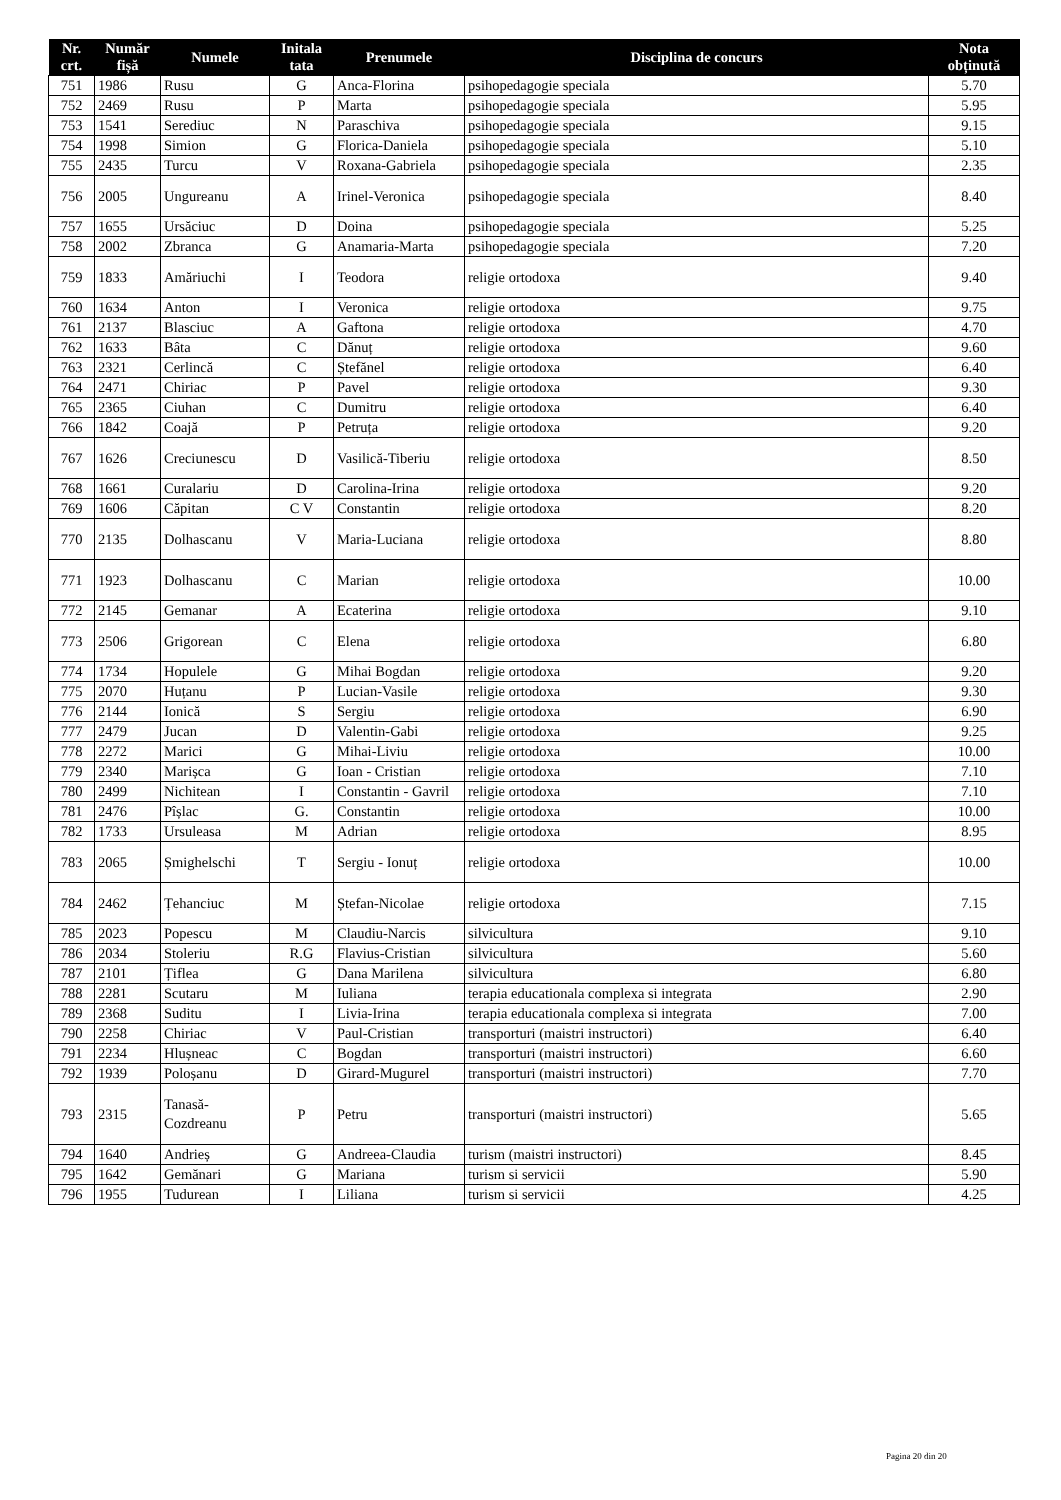| Nr. crt. | Număr fișă | Numele | Initala tata | Prenumele | Disciplina de concurs | Nota obținută |
| --- | --- | --- | --- | --- | --- | --- |
| 751 | 1986 | Rusu | G | Anca-Florina | psihopedagogie speciala | 5.70 |
| 752 | 2469 | Rusu | P | Marta | psihopedagogie speciala | 5.95 |
| 753 | 1541 | Serediuc | N | Paraschiva | psihopedagogie speciala | 9.15 |
| 754 | 1998 | Simion | G | Florica-Daniela | psihopedagogie speciala | 5.10 |
| 755 | 2435 | Turcu | V | Roxana-Gabriela | psihopedagogie speciala | 2.35 |
| 756 | 2005 | Ungureanu | A | Irinel-Veronica | psihopedagogie speciala | 8.40 |
| 757 | 1655 | Ursăciuc | D | Doina | psihopedagogie speciala | 5.25 |
| 758 | 2002 | Zbranca | G | Anamaria-Marta | psihopedagogie speciala | 7.20 |
| 759 | 1833 | Amăriuchi | I | Teodora | religie ortodoxa | 9.40 |
| 760 | 1634 | Anton | I | Veronica | religie ortodoxa | 9.75 |
| 761 | 2137 | Blasciuc | A | Gaftona | religie ortodoxa | 4.70 |
| 762 | 1633 | Bâta | C | Dănuț | religie ortodoxa | 9.60 |
| 763 | 2321 | Cerlincă | C | Ștefănel | religie ortodoxa | 6.40 |
| 764 | 2471 | Chiriac | P | Pavel | religie ortodoxa | 9.30 |
| 765 | 2365 | Ciuhan | C | Dumitru | religie ortodoxa | 6.40 |
| 766 | 1842 | Coajă | P | Petruța | religie ortodoxa | 9.20 |
| 767 | 1626 | Creciunescu | D | Vasilică-Tiberiu | religie ortodoxa | 8.50 |
| 768 | 1661 | Curalariu | D | Carolina-Irina | religie ortodoxa | 9.20 |
| 769 | 1606 | Căpitan | C V | Constantin | religie ortodoxa | 8.20 |
| 770 | 2135 | Dolhascanu | V | Maria-Luciana | religie ortodoxa | 8.80 |
| 771 | 1923 | Dolhascanu | C | Marian | religie ortodoxa | 10.00 |
| 772 | 2145 | Gemanar | A | Ecaterina | religie ortodoxa | 9.10 |
| 773 | 2506 | Grigorean | C | Elena | religie ortodoxa | 6.80 |
| 774 | 1734 | Hopulele | G | Mihai Bogdan | religie ortodoxa | 9.20 |
| 775 | 2070 | Huțanu | P | Lucian-Vasile | religie ortodoxa | 9.30 |
| 776 | 2144 | Ionică | S | Sergiu | religie ortodoxa | 6.90 |
| 777 | 2479 | Jucan | D | Valentin-Gabi | religie ortodoxa | 9.25 |
| 778 | 2272 | Marici | G | Mihai-Liviu | religie ortodoxa | 10.00 |
| 779 | 2340 | Marișca | G | Ioan - Cristian | religie ortodoxa | 7.10 |
| 780 | 2499 | Nichitean | I | Constantin - Gavril | religie ortodoxa | 7.10 |
| 781 | 2476 | Pîșlac | G. | Constantin | religie ortodoxa | 10.00 |
| 782 | 1733 | Ursuleasa | M | Adrian | religie ortodoxa | 8.95 |
| 783 | 2065 | Șmighelschi | T | Sergiu - Ionuț | religie ortodoxa | 10.00 |
| 784 | 2462 | Țehanciuc | M | Ștefan-Nicolae | religie ortodoxa | 7.15 |
| 785 | 2023 | Popescu | M | Claudiu-Narcis | silvicultura | 9.10 |
| 786 | 2034 | Stoleriu | R.G | Flavius-Cristian | silvicultura | 5.60 |
| 787 | 2101 | Țiflea | G | Dana Marilena | silvicultura | 6.80 |
| 788 | 2281 | Scutaru | M | Iuliana | terapia educationala complexa si integrata | 2.90 |
| 789 | 2368 | Suditu | I | Livia-Irina | terapia educationala complexa si integrata | 7.00 |
| 790 | 2258 | Chiriac | V | Paul-Cristian | transporturi (maistri instructori) | 6.40 |
| 791 | 2234 | Hlușneac | C | Bogdan | transporturi (maistri instructori) | 6.60 |
| 792 | 1939 | Poloșanu | D | Girard-Mugurel | transporturi (maistri instructori) | 7.70 |
| 793 | 2315 | Tanasă-Cozdreanu | P | Petru | transporturi (maistri instructori) | 5.65 |
| 794 | 1640 | Andrieș | G | Andreea-Claudia | turism (maistri instructori) | 8.45 |
| 795 | 1642 | Gemănari | G | Mariana | turism si servicii | 5.90 |
| 796 | 1955 | Tudurean | I | Liliana | turism si servicii | 4.25 |
Pagina 20 din 20